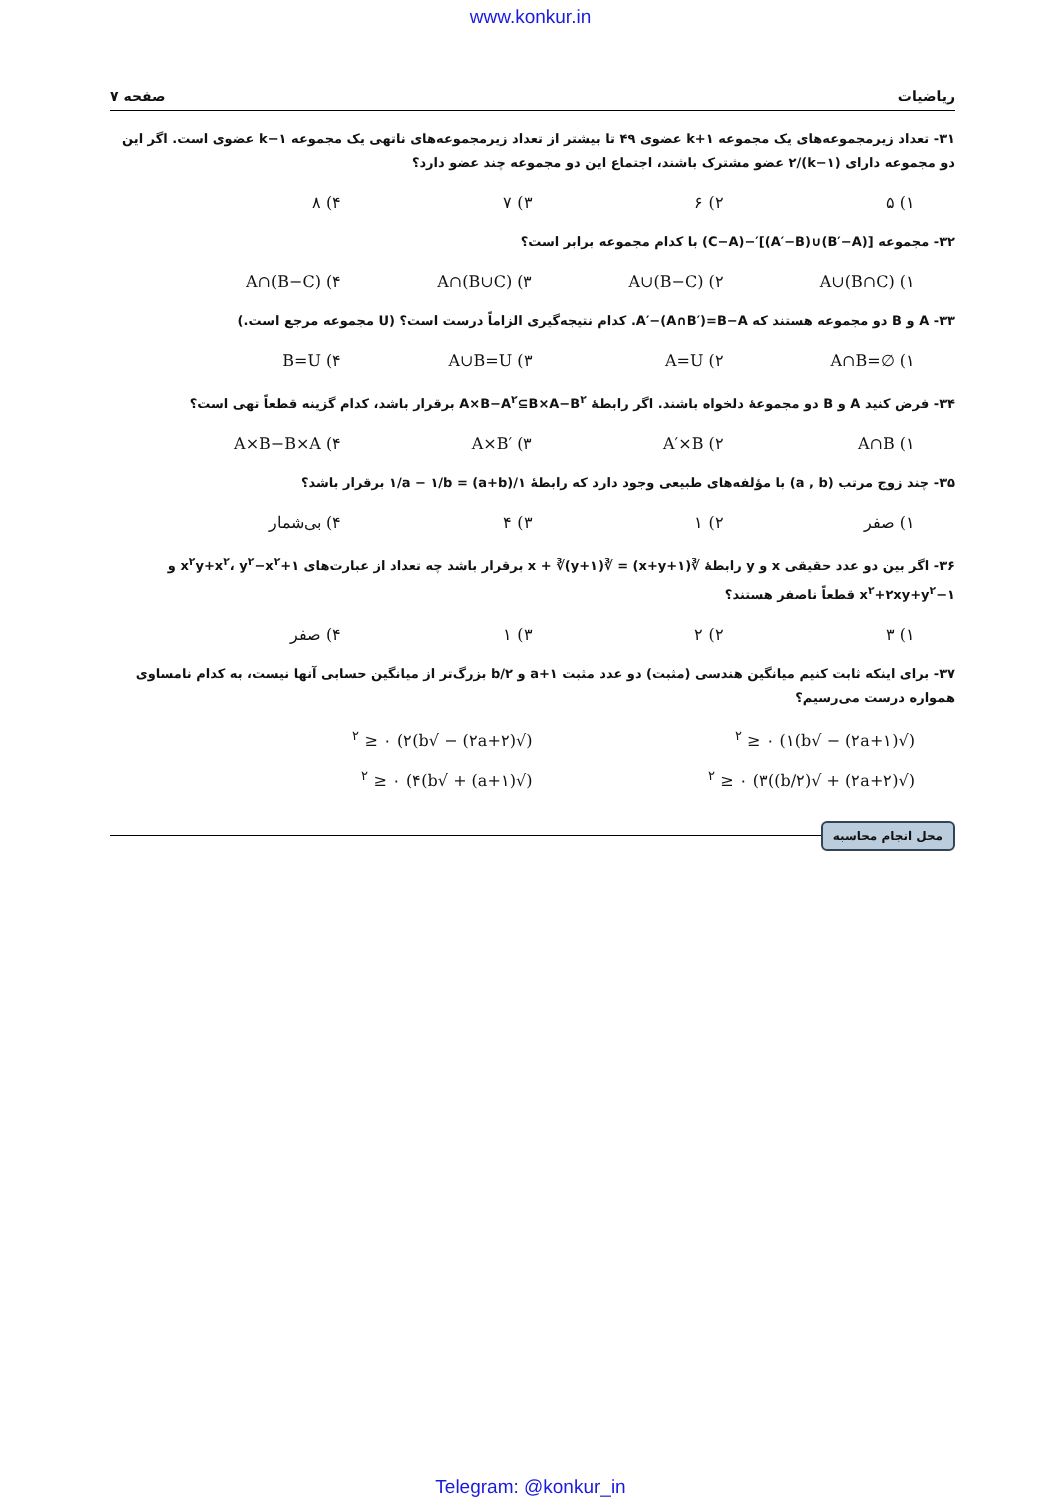www.konkur.in
ریاضیات صفحه ۷
۳۱- تعداد زیرمجموعه‌های یک مجموعه k+۱ عضوی ۴۹ تا بیشتر از تعداد زیرمجموعه‌های ناتهی یک مجموعه k−۱ عضوی است. اگر این دو مجموعه دارای (k−۱)/۲ عضو مشترک باشند، اجتماع این دو مجموعه چند عضو دارد؟
۱) ۵ ۲) ۶ ۳) ۷ ۴) ۸
۳۲- مجموعه [(B′−A)∪(A′−B)]′−(C−A) با کدام مجموعه برابر است؟
A∪(B∩C) (۱ A∪(B−C) (۲ A∩(B∪C) (۳ A∩(B−C) (۴
۳۳- A و B دو مجموعه هستند که A′−(A∩B′)=B−A. کدام نتیجه‌گیری الزاماً درست است؟ (U مجموعه مرجع است.)
A∩B=∅ (۱ A=U (۲ A∪B=U (۳ B=U (۴
۳۴- فرض کنید A و B دو مجموعهٔ دلخواه باشند. اگر رابطهٔ A×B−A<sup>۲</sup>⊆B×A−B<sup>۲</sup> برقرار باشد، کدام گزینه قطعاً تهی است؟
A∩B (۱ A′×B (۲ A×B′ (۳ A×B−B×A (۴
۳۵- چند زوج مرتب (a , b) با مؤلفه‌های طبیعی وجود دارد که رابطهٔ ۱/(a+b) = ۱/a − ۱/b برقرار باشد؟
۱) صفر ۲) ۱ ۳) ۴ ۴) بی‌شمار
۳۶- اگر بین دو عدد حقیقی x و y رابطهٔ ∛(x+y+۱) = ∛x + ∛(y+۱) برقرار باشد چه تعداد از عبارت‌های x<sup>۲</sup>y+x<sup>۲</sup>، y<sup>۲</sup>−x<sup>۲</sup>+۱ و x<sup>۲</sup>+۲xy+y<sup>۲</sup>−۱ قطعاً ناصفر هستند؟
۱) ۳ ۲) ۲ ۳) ۱ ۴) صفر
۳۷- برای اینکه ثابت کنیم میانگین هندسی (مثبت) دو عدد مثبت a+۱ و b/۲ بزرگ‌تر از میانگین حسابی آنها نیست، به کدام نامساوی همواره درست می‌رسیم؟
(√(۲a+۱) − √b)<sup>۲</sup> ≥ ۰ (۱ (√(۲a+۲) − √b)<sup>۲</sup> ≥ ۰ (۲
(√(۲a+۲) + √(b/۲))<sup>۲</sup> ≥ ۰ (۳ (√(a+۱) + √b)<sup>۲</sup> ≥ ۰ (۴
محل انجام محاسبه
Telegram: @konkur_in